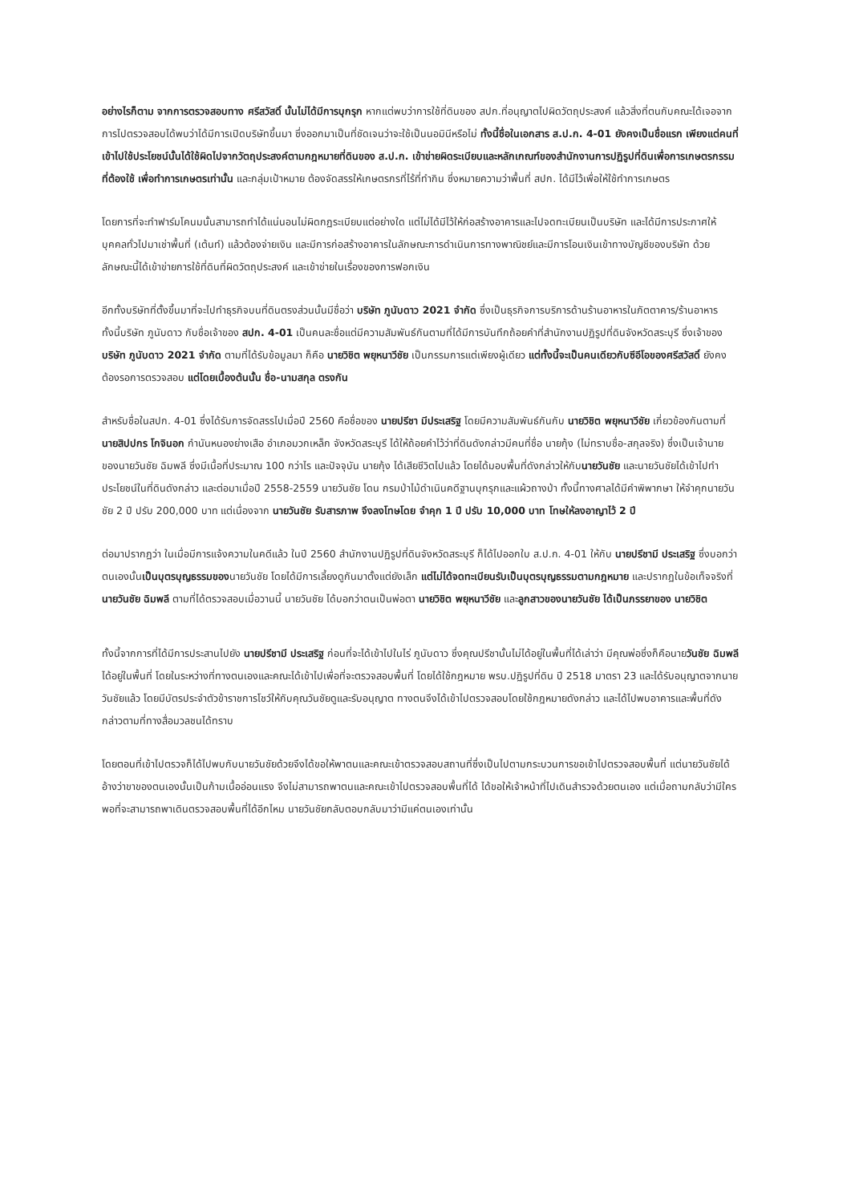อย่างไรก็ตาม จากการตรวจสอบทาง ศรีสวัสดิ์ นั้นไม่ได้มีการบุกรุก หากแต่พบว่าการใช้ที่ดินของ สปก.ที่อนุญาตไปผิดวัตถุประสงค์ แล้วสิ่งที่ตนกับคณะได้เจอจากการไปตรวจสอบได้พบว่าได้มีการเปิดบริษัทขึ้นมา ซึ่งออกมาเป็นที่ชัดเจนว่าจะใช้เป็นนอมินีหรือไม่ ทั้งนี้ชื่อในเอกสาร ส.ป.ก. 4-01 ยังคงเป็นชื่อแรก เพียงแต่คนที่เข้าไปใช้ประโยชน์นั้นได้ใช้ผิดไปจากวัตถุประสงค์ตามกฎหมายที่ดินของ ส.ป.ก. เข้าข่ายผิดระเบียบและหลักเกณฑ์ของสำนักงานการปฏิรูปที่ดินเพื่อการเกษตรกรรม ที่ต้องใช้ เพื่อทำการเกษตรเท่านั้น และกลุ่มเป้าหมาย ต้องจัดสรรให้เกษตรกรที่ไร้ที่ทำกิน ซึ่งหมายความว่าพื้นที่ สปก. ได้มีไว้เพื่อให้ใช้ทำการเกษตร
โดยการที่จะทำฟาร์มโคนมนั้นสามารถทำได้แน่นอนไม่ผิดกฏระเบียบแต่อย่างใด แต่ไม่ได้มีไว้ให้ก่อสร้างอาคารและไปจดทะเบียนเป็นบริษัท และได้มีการประกาศให้บุคคลทั่วไปมาเช่าพื้นที่ (เต้นท์) แล้วต้องจ่ายเงิน และมีการก่อสร้างอาคารในลักษณะการดำเนินการทางพาณิชย์และมีการโอนเงินเข้าทางบัญชีของบริษัท ด้วยลักษณะนี้ได้เข้าข่ายการใช้ที่ดินที่ผิดวัตถุประสงค์ และเข้าข่ายในเรื่องของการฟอกเงิน
อีกทั้งบริษัทที่ตั้งขึ้นมาที่จะไปทำธุรกิจบนที่ดินตรงส่วนนั้นมีชื่อว่า บริษัท ภูนับดาว 2021 จำกัด ซึ่งเป็นธุรกิจการบริการด้านร้านอาหารในภัตตาคาร/ร้านอาหาร ทั้งนี้บริษัท ภูนับดาว กับชื่อเจ้าของ สปก. 4-01 เป็นคนละชื่อแต่มีความสัมพันธ์กันตามที่ได้มีการบันทึกถ้อยคำที่สำนักงานปฏิรูปที่ดินจังหวัดสระบุรี ซึ่งเจ้าของบริษัท ภูนับดาว 2021 จำกัด ตามที่ได้รับข้อมูลมา ก็คือ นายวิชิต พยุหนาวีชัย เป็นกรรมการแต่เพียงผู้เดียว แต่ทั้งนี้จะเป็นคนเดียวกับซีอีโอของศรีสวัสดิ์ ยังคงต้องรอการตรวจสอบ แต่โดยเบื้องต้นนั้น ชื่อ-นามสกุล ตรงกัน
สำหรับชื่อในสปก. 4-01 ซึ่งได้รับการจัดสรรไปเมื่อปี 2560 คือชื่อของ นายปรีชา มีประเสริฐ โดยมีความสัมพันธ์กันกับ นายวิชิต พยุหนาวีชัย เกี่ยวข้องกันตามที่ นายสิปปกร โกจินอก กำนันหนองย่างเสือ อำเภอมวกเหล็ก จังหวัดสระบุรี ได้ให้ถ้อยคำไว้ว่าที่ดินดังกล่าวมีคนที่ชื่อ นายกุ้ง (ไม่ทราบชื่อ-สกุลจริง) ซึ่งเป็นเจ้านายของนายวันชัย ฉิมพลี ซึ่งมีเนื้อที่ประมาณ 100 กว่าไร และปัจจุบัน นายกุ้ง ได้เสียชีวิตไปแล้ว โดยได้มอบพื้นที่ดังกล่าวให้กับนายวันชัย และนายวันชัยได้เข้าไปทำประโยชน์ในที่ดินดังกล่าว และต่อมาเมื่อปี 2558-2559 นายวันชัย โดน กรมป่าไม้ดำเนินคดีฐานบุกรุกและแผ้วถางป่า ทั้งนี้ทางศาลได้มีคำพิพากษา ให้จำคุกนายวันชัย 2 ปี ปรับ 200,000 บาท แต่เนื่องจาก นายวันชัย รับสารภาพ จึงลงโทษโดย จำคุก 1 ปี ปรับ 10,000 บาท โทษให้ลงอาญาไว้ 2 ปี
ต่อมาปรากฏว่า ในเมื่อมีการแจ้งความในคดีแล้ว ในปี 2560 สำนักงานปฏิรูปที่ดินจังหวัดสระบุรี ก็ได้ไปออกใบ ส.ป.ก. 4-01 ให้กับ นายปรีชามี ประเสริฐ ซึ่งบอกว่าตนเองนั้นเป็นบุตรบุญธรรมของนายวันชัย โดยได้มีการเลี้ยงดูกันมาตั้งแต่ยังเล็ก แต่ไม่ได้จดทะเบียนรับเป็นบุตรบุญธรรมตามกฎหมาย และปรากฏในข้อเท็จจริงที่ นายวันชัย ฉิมพลี ตามที่ได้ตรวจสอบเมื่อวานนี้ นายวันชัย ได้บอกว่าตนเป็นพ่อตา นายวิชิต พยุหนาวีชัย และลูกสาวของนายวันชัย ได้เป็นภรรยาของ นายวิชิต
ทั้งนี้จากการที่ได้มีการประสานไปยัง นายปรีชามี ประเสริฐ ก่อนที่จะได้เข้าไปในไร่ ภูนับดาว ซึ่งคุณปรีชานั้นไม่ได้อยู่ในพื้นที่ได้เล่าว่า มีคุณพ่อซึ่งก็คือนายวันชัย ฉิมพลี ได้อยู่ในพื้นที่ โดยในระหว่างที่ทางตนเองและคณะได้เข้าไปเพื่อที่จะตรวจสอบพื้นที่ โดยได้ใช้กฎหมาย พรบ.ปฏิรูปที่ดิน ปี 2518 มาตรา 23 และได้รับอนุญาตจากนายวันชัยแล้ว โดยมีบัตรประจำตัวข้าราชการโชว์ให้กับคุณวันชัยดูและรับอนุญาต ทางตนจึงได้เข้าไปตรวจสอบโดยใช้กฎหมายดังกล่าว และได้ไปพบอาคารและพื้นที่ดังกล่าวตามที่ทางสื่อมวลชนได้ทราบ
โดยตอนที่เข้าไปตรวจก็ได้ไปพบกับนายวันชัยด้วยจึงได้ขอให้พาตนและคณะเข้าตรวจสอบสถานที่ซึ่งเป็นไปตามกระบวนการขอเข้าไปตรวจสอบพื้นที่ แต่นายวันชัยได้อ้างว่าขาของตนเองนั้นเป็นก้ามเนื้ออ่อนแรง จึงไม่สามารถพาตนและคณะเข้าไปตรวจสอบพื้นที่ได้ ได้ขอให้เจ้าหน้าที่ไปเดินสำรวจด้วยตนเอง แต่เมื่อถามกลับว่ามีใครพอที่จะสามารถพาเดินตรวจสอบพื้นที่ได้อีกไหม นายวันชัยกลับตอบกลับมาว่ามีแค่ตนเองเท่านั้น